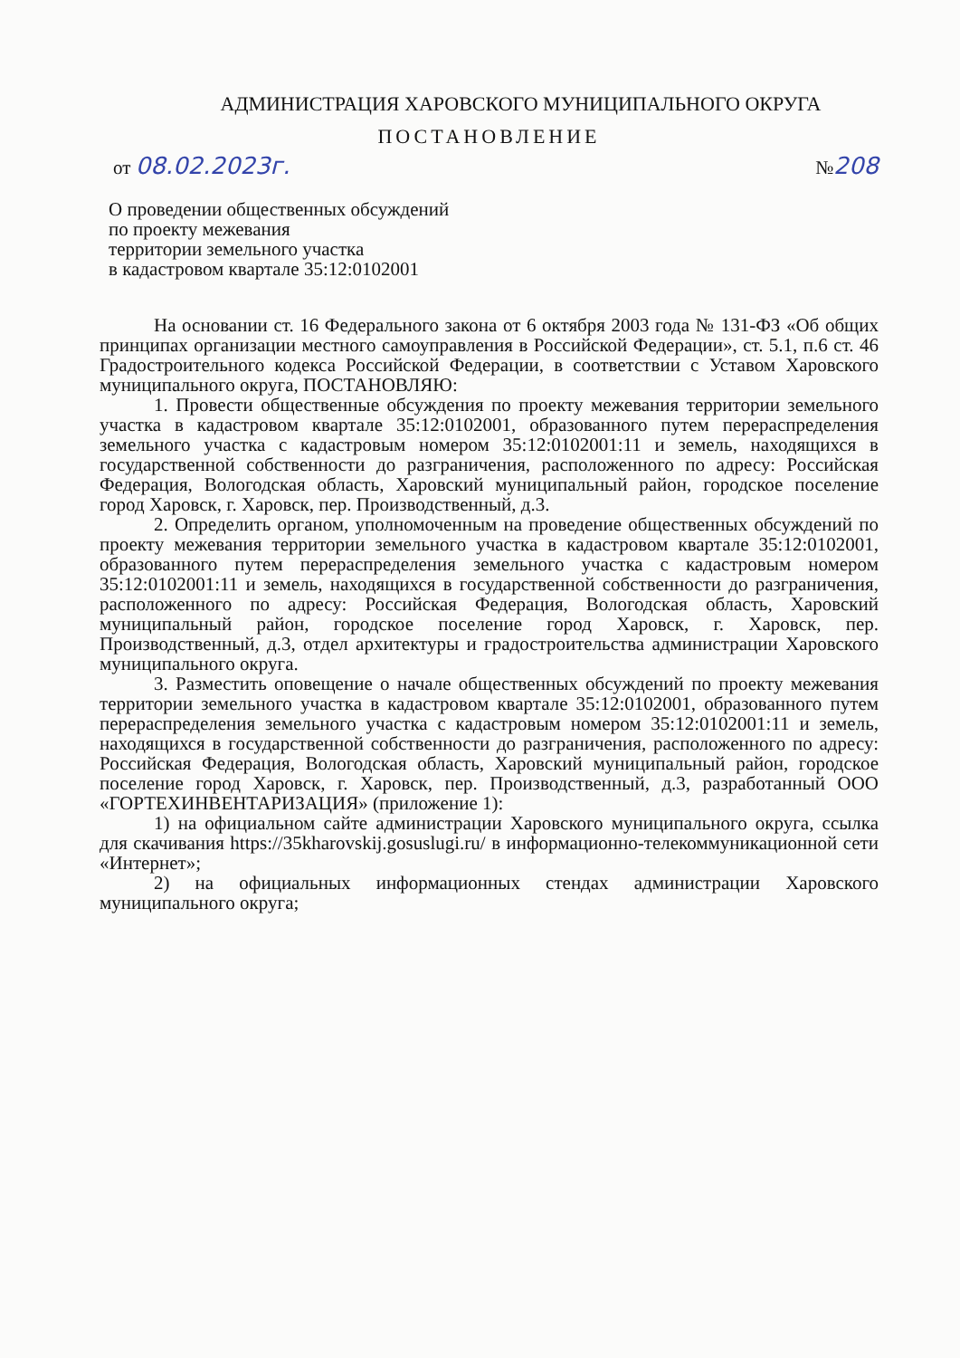АДМИНИСТРАЦИЯ ХАРОВСКОГО МУНИЦИПАЛЬНОГО ОКРУГА
ПОСТАНОВЛЕНИЕ
от 08.02.2023г. №208
О проведении общественных обсуждений
по проекту межевания
территории земельного участка
в кадастровом квартале 35:12:0102001
На основании ст. 16 Федерального закона от 6 октября 2003 года № 131-ФЗ «Об общих принципах организации местного самоуправления в Российской Федерации», ст. 5.1, п.6 ст. 46 Градостроительного кодекса Российской Федерации, в соответствии с Уставом Харовского муниципального округа, ПОСТАНОВЛЯЮ:
1. Провести общественные обсуждения по проекту межевания территории земельного участка в кадастровом квартале 35:12:0102001, образованного путем перераспределения земельного участка с кадастровым номером 35:12:0102001:11 и земель, находящихся в государственной собственности до разграничения, расположенного по адресу: Российская Федерация, Вологодская область, Харовский муниципальный район, городское поселение город Харовск, г. Харовск, пер. Производственный, д.3.
2. Определить органом, уполномоченным на проведение общественных обсуждений по проекту межевания территории земельного участка в кадастровом квартале 35:12:0102001, образованного путем перераспределения земельного участка с кадастровым номером 35:12:0102001:11 и земель, находящихся в государственной собственности до разграничения, расположенного по адресу: Российская Федерация, Вологодская область, Харовский муниципальный район, городское поселение город Харовск, г. Харовск, пер. Производственный, д.3, отдел архитектуры и градостроительства администрации Харовского муниципального округа.
3. Разместить оповещение о начале общественных обсуждений по проекту межевания территории земельного участка в кадастровом квартале 35:12:0102001, образованного путем перераспределения земельного участка с кадастровым номером 35:12:0102001:11 и земель, находящихся в государственной собственности до разграничения, расположенного по адресу: Российская Федерация, Вологодская область, Харовский муниципальный район, городское поселение город Харовск, г. Харовск, пер. Производственный, д.3, разработанный ООО «ГОРТЕХИНВЕНТАРИЗАЦИЯ» (приложение 1):
1) на официальном сайте администрации Харовского муниципального округа, ссылка для скачивания https://35kharovskij.gosuslugi.ru/ в информационно-телекоммуникационной сети «Интернет»;
2) на официальных информационных стендах администрации Харовского муниципального округа;